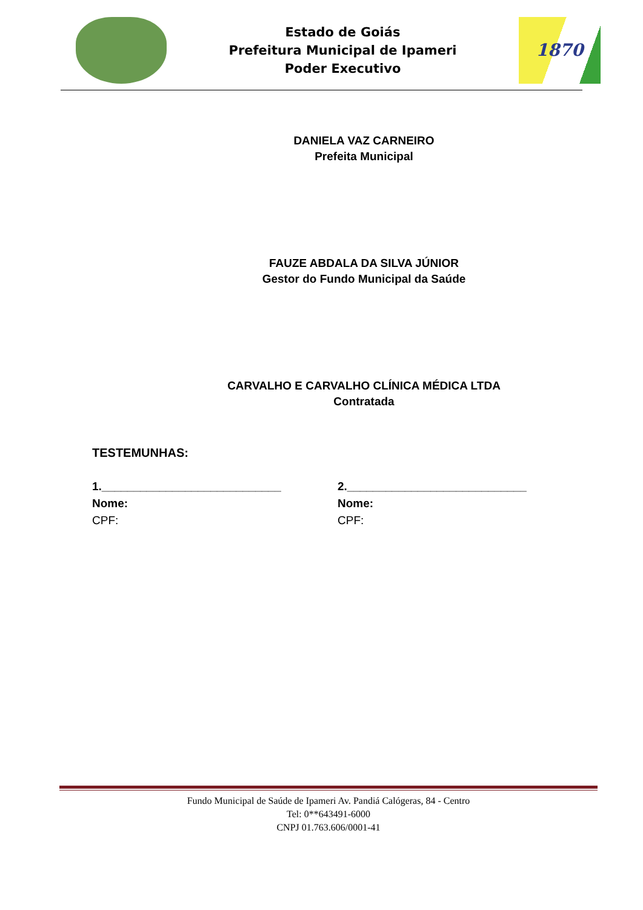Estado de Goiás
Prefeitura Municipal de Ipameri
Poder Executivo
1870
DANIELA VAZ CARNEIRO
Prefeita Municipal
FAUZE ABDALA DA SILVA JÚNIOR
Gestor do Fundo Municipal da Saúde
CARVALHO E CARVALHO CLÍNICA MÉDICA LTDA
Contratada
TESTEMUNHAS:
1.____________________________
Nome:
CPF:
2.____________________________
Nome:
CPF:
Fundo Municipal de Saúde de Ipameri Av. Pandiá Calógeras, 84 - Centro
Tel: 0**643491-6000
CNPJ 01.763.606/0001-41